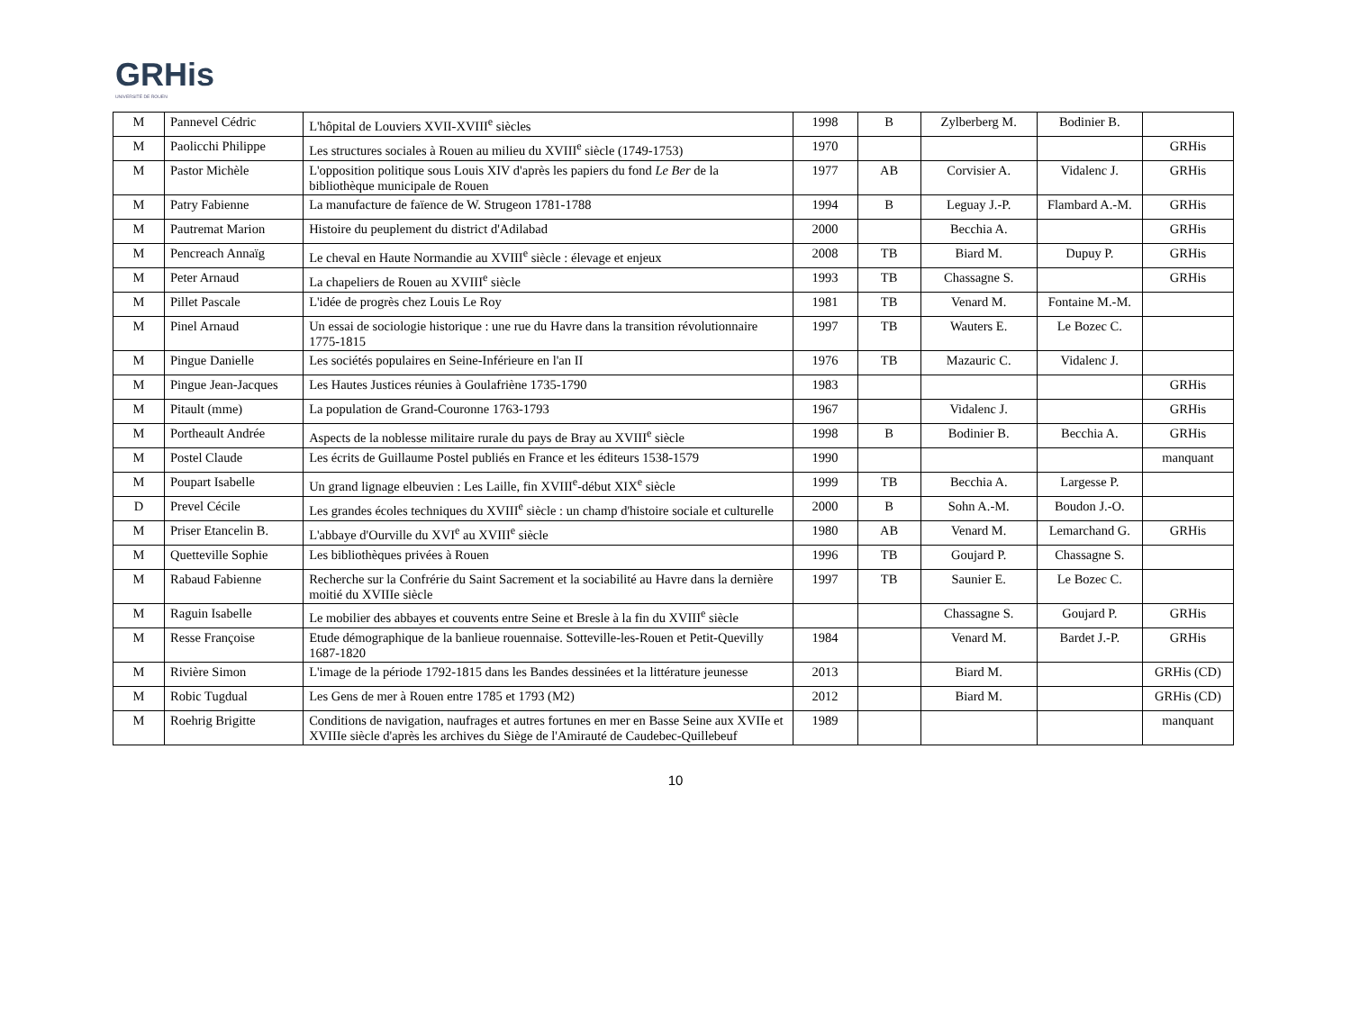GRHis
UNIVERSITÉ DE ROUEN
| M | Pannevel Cédric | L'hôpital de Louviers XVII-XVIII<sup>e</sup> siècles | 1998 | B | Zylberberg M. | Bodinier B. | |
| M | Paolicchi Philippe | Les structures sociales à Rouen au milieu du XVIII<sup>e</sup> siècle (1749-1753) | 1970 | | | | GRHis |
| M | Pastor Michèle | L'opposition politique sous Louis XIV d'après les papiers du fond Le Ber de la bibliothèque municipale de Rouen | 1977 | AB | Corvisier A. | Vidalenc J. | GRHis |
| M | Patry Fabienne | La manufacture de faïence de W. Strugeon 1781-1788 | 1994 | B | Leguay J.-P. | Flambard A.-M. | GRHis |
| M | Pautremat Marion | Histoire du peuplement du district d'Adilabad | 2000 | | Becchia A. | | GRHis |
| M | Pencreach Annaïg | Le cheval en Haute Normandie au XVIII<sup>e</sup> siècle : élevage et enjeux | 2008 | TB | Biard M. | Dupuy P. | GRHis |
| M | Peter Arnaud | La chapeliers de Rouen au XVIII<sup>e</sup> siècle | 1993 | TB | Chassagne S. | | GRHis |
| M | Pillet Pascale | L'idée de progrès chez Louis Le Roy | 1981 | TB | Venard M. | Fontaine M.-M. | |
| M | Pinel Arnaud | Un essai de sociologie historique : une rue du Havre dans la transition révolutionnaire 1775-1815 | 1997 | TB | Wauters E. | Le Bozec C. | |
| M | Pingue Danielle | Les sociétés populaires en Seine-Inférieure en l'an II | 1976 | TB | Mazauric C. | Vidalenc J. | |
| M | Pingue Jean-Jacques | Les Hautes Justices réunies à Goulafriène 1735-1790 | 1983 | | | | GRHis |
| M | Pitault (mme) | La population de Grand-Couronne 1763-1793 | 1967 | | Vidalenc J. | | GRHis |
| M | Portheault Andrée | Aspects de la noblesse militaire rurale du pays de Bray au XVIII<sup>e</sup> siècle | 1998 | B | Bodinier B. | Becchia A. | GRHis |
| M | Postel Claude | Les écrits de Guillaume Postel publiés en France et les éditeurs 1538-1579 | 1990 | | | | manquant |
| M | Poupart Isabelle | Un grand lignage elbeuvien : Les Laille, fin XVIII<sup>e</sup>-début XIX<sup>e</sup> siècle | 1999 | TB | Becchia A. | Largesse P. | |
| D | Prevel Cécile | Les grandes écoles techniques du XVIII<sup>e</sup> siècle : un champ d'histoire sociale et culturelle | 2000 | B | Sohn A.-M. | Boudon J.-O. | |
| M | Priser Etancelin B. | L'abbaye d'Ourville du XVI<sup>e</sup> au XVIII<sup>e</sup> siècle | 1980 | AB | Venard M. | Lemarchand G. | GRHis |
| M | Quetteville Sophie | Les bibliothèques privées à Rouen | 1996 | TB | Goujard P. | Chassagne S. | |
| M | Rabaud Fabienne | Recherche sur la Confrérie du Saint Sacrement et la sociabilité au Havre dans la dernière moitié du XVIIIe siècle | 1997 | TB | Saunier E. | Le Bozec C. | |
| M | Raguin Isabelle | Le mobilier des abbayes et couvents entre Seine et Bresle à la fin du XVIII<sup>e</sup> siècle | | | Chassagne S. | Goujard P. | GRHis |
| M | Resse Françoise | Etude démographique de la banlieue rouennaise. Sotteville-les-Rouen et Petit-Quevilly 1687-1820 | 1984 | | Venard M. | Bardet J.-P. | GRHis |
| M | Rivière Simon | L'image de la période 1792-1815 dans les Bandes dessinées et la littérature jeunesse | 2013 | | Biard M. | | GRHis (CD) |
| M | Robic Tugdual | Les Gens de mer à Rouen entre 1785 et 1793 (M2) | 2012 | | Biard M. | | GRHis (CD) |
| M | Roehrig Brigitte | Conditions de navigation, naufrages et autres fortunes en mer en Basse Seine aux XVIIe et XVIIIe siècle d'après les archives du Siège de l'Amirauté de Caudebec-Quillebeuf | 1989 | | | | manquant |
10